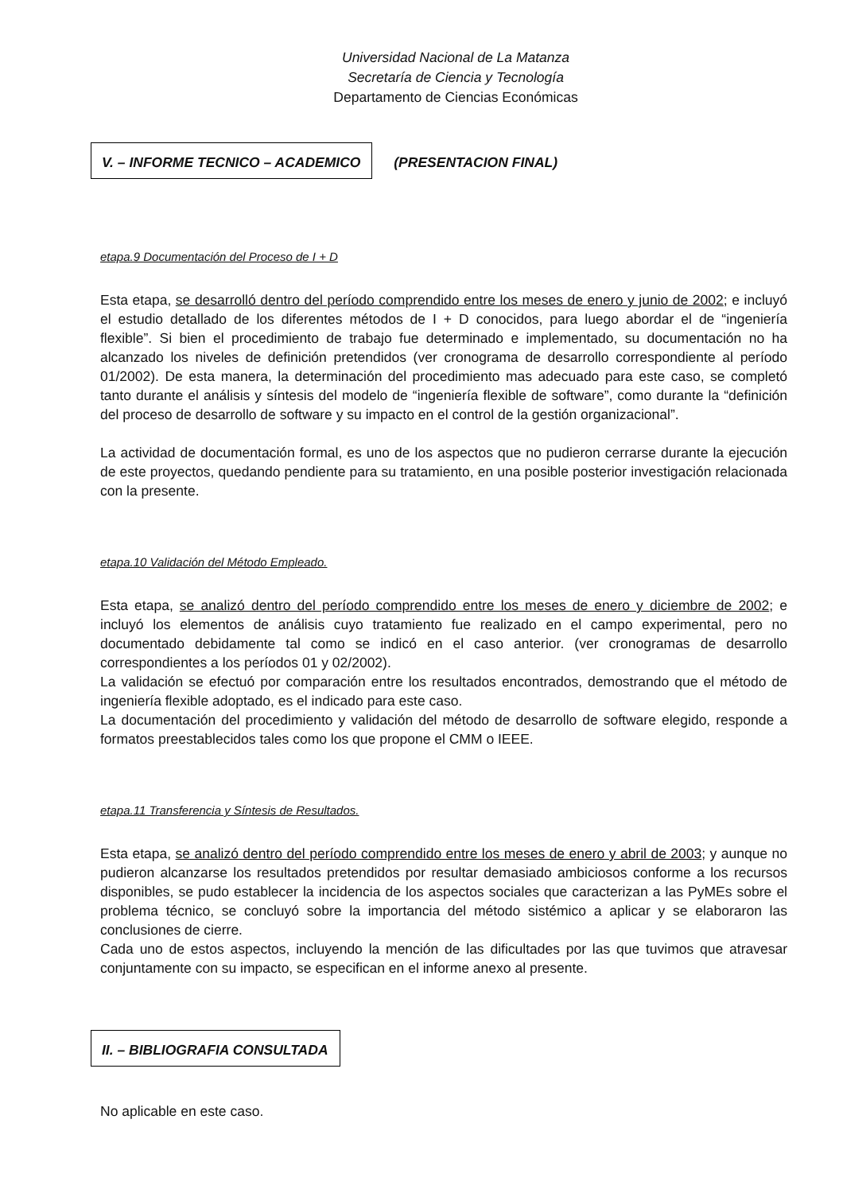Universidad Nacional de La Matanza
Secretaría de Ciencia y Tecnología
Departamento de Ciencias Económicas
V. – INFORME TECNICO – ACADEMICO (PRESENTACION FINAL)
etapa.9 Documentación del Proceso de I + D
Esta etapa, se desarrolló dentro del período comprendido entre los meses de enero y junio de 2002; e incluyó el estudio detallado de los diferentes métodos de I + D conocidos, para luego abordar el de “ingeniería flexible”. Si bien el procedimiento de trabajo fue determinado e implementado, su documentación no ha alcanzado los niveles de definición pretendidos (ver cronograma de desarrollo correspondiente al período 01/2002). De esta manera, la determinación del procedimiento mas adecuado para este caso, se completó tanto durante el análisis y síntesis del modelo de “ingeniería flexible de software”, como durante la “definición del proceso de desarrollo de software y su impacto en el control de la gestión organizacional”.
La actividad de documentación formal, es uno de los aspectos que no pudieron cerrarse durante la ejecución de este proyectos, quedando pendiente para su tratamiento, en una posible posterior investigación relacionada con la presente.
etapa.10 Validación del Método Empleado.
Esta etapa, se analizó dentro del período comprendido entre los meses de enero y diciembre de 2002; e incluyó los elementos de análisis cuyo tratamiento fue realizado en el campo experimental, pero no documentado debidamente tal como se indicó en el caso anterior. (ver cronogramas de desarrollo correspondientes a los períodos 01 y 02/2002).
La validación se efectuó por comparación entre los resultados encontrados, demostrando que el método de ingeniería flexible adoptado, es el indicado para este caso.
La documentación del procedimiento y validación del método de desarrollo de software elegido, responde a formatos preestablecidos tales como los que propone el CMM o IEEE.
etapa.11 Transferencia y Síntesis de Resultados.
Esta etapa, se analizó dentro del período comprendido entre los meses de enero y abril de 2003; y aunque no pudieron alcanzarse los resultados pretendidos por resultar demasiado ambiciosos conforme a los recursos disponibles, se pudo establecer la incidencia de los aspectos sociales que caracterizan a las PyMEs sobre el problema técnico, se concluyó sobre la importancia del método sistémico a aplicar y se elaboraron las conclusiones de cierre.
Cada uno de estos aspectos, incluyendo la mención de las dificultades por las que tuvimos que atravesar conjuntamente con su impacto, se especifican en el informe anexo al presente.
II. – BIBLIOGRAFIA CONSULTADA
No aplicable en este caso.